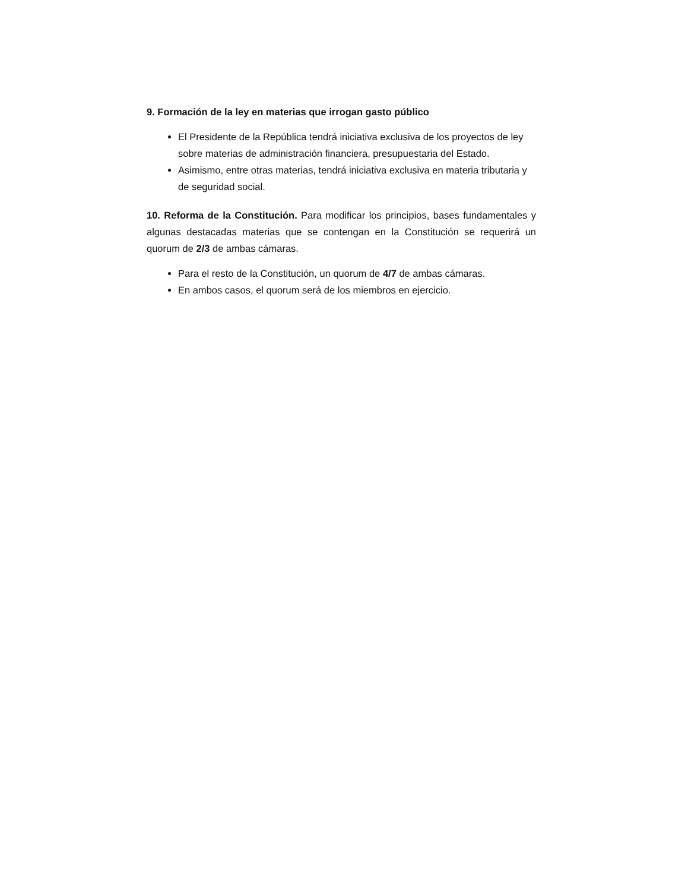9. Formación de la ley en materias que irrogan gasto público
El Presidente de la República tendrá iniciativa exclusiva de los proyectos de ley sobre materias de administración financiera, presupuestaria del Estado.
Asimismo, entre otras materias, tendrá iniciativa exclusiva en materia tributaria y de seguridad social.
10. Reforma de la Constitución. Para modificar los principios, bases fundamentales y algunas destacadas materias que se contengan en la Constitución se requerirá un quorum de 2/3 de ambas cámaras.
Para el resto de la Constitución, un quorum de 4/7 de ambas cámaras.
En ambos casos, el quorum será de los miembros en ejercicio.